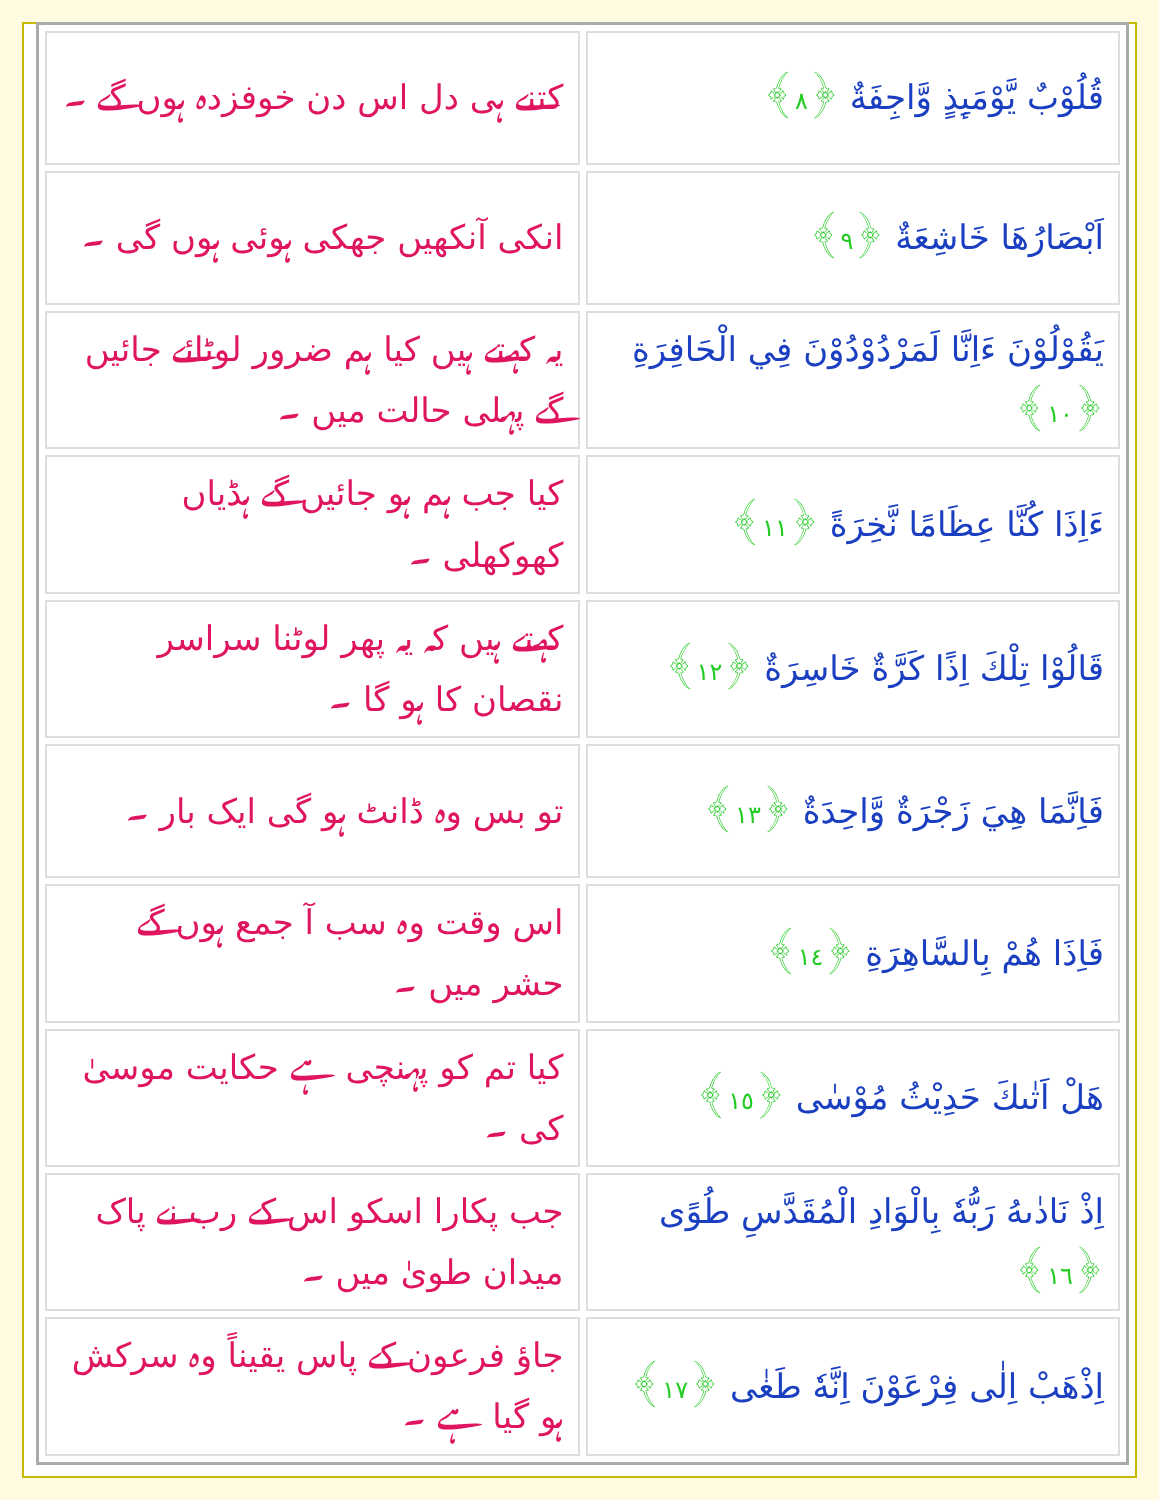| قُلُوْبٌ يَّوْمَىِٕذٍ وَّاجِفَةٌ ﴿٨﴾ | کتنے ہی دل اس دن خوفزدہ ہوں گے ۔ |
| اَبْصَارُهَا خَاشِعَةٌ ﴿٩﴾ | انکی آنکھیں جھکی ہوئی ہوں گی ۔ |
| يَقُوْلُوْنَ ءَاِنَّا لَمَرْدُوْدُوْنَ فِي الْحَافِرَةِ ﴿١٠﴾ | یہ کہتے ہیں کیا ہم ضرور لوٹائے جائیں گے پہلی حالت میں ۔ |
| ءَاِذَا كُنَّا عِظَامًا نَّخِرَةً ﴿١١﴾ | کیا جب ہم ہو جائیں گے ہڈیاں کھوکھلی ۔ |
| قَالُوْا تِلْكَ اِذًا كَرَّةٌ خَاسِرَةٌ ﴿١٢﴾ | کہتے ہیں کہ یہ پھر لوٹنا سراسر نقصان کا ہو گا ۔ |
| فَاِنَّمَا هِيَ زَجْرَةٌ وَّاحِدَةٌ ﴿١٣﴾ | تو بس وہ ڈانٹ ہو گی ایک بار ۔ |
| فَاِذَا هُمْ بِالسَّاهِرَةِ ﴿١٤﴾ | اس وقت وہ سب آ جمع ہوں گے حشر میں ۔ |
| هَلْ اَتٰىكَ حَدِيْثُ مُوْسٰى ﴿١٥﴾ | کیا تم کو پہنچی ہے حکایت موسیٰ کی ۔ |
| اِذْ نَادٰىهُ رَبُّهٗ بِالْوَادِ الْمُقَدَّسِ طُوًى ﴿١٦﴾ | جب پکارا اسکو اس کے رب نے پاک میدان طویٰ میں ۔ |
| اِذْهَبْ اِلٰى فِرْعَوْنَ اِنَّهٗ طَغٰى ﴿١٧﴾ | جاؤ فرعون کے پاس یقیناً وہ سرکش ہو گیا ہے ۔ |